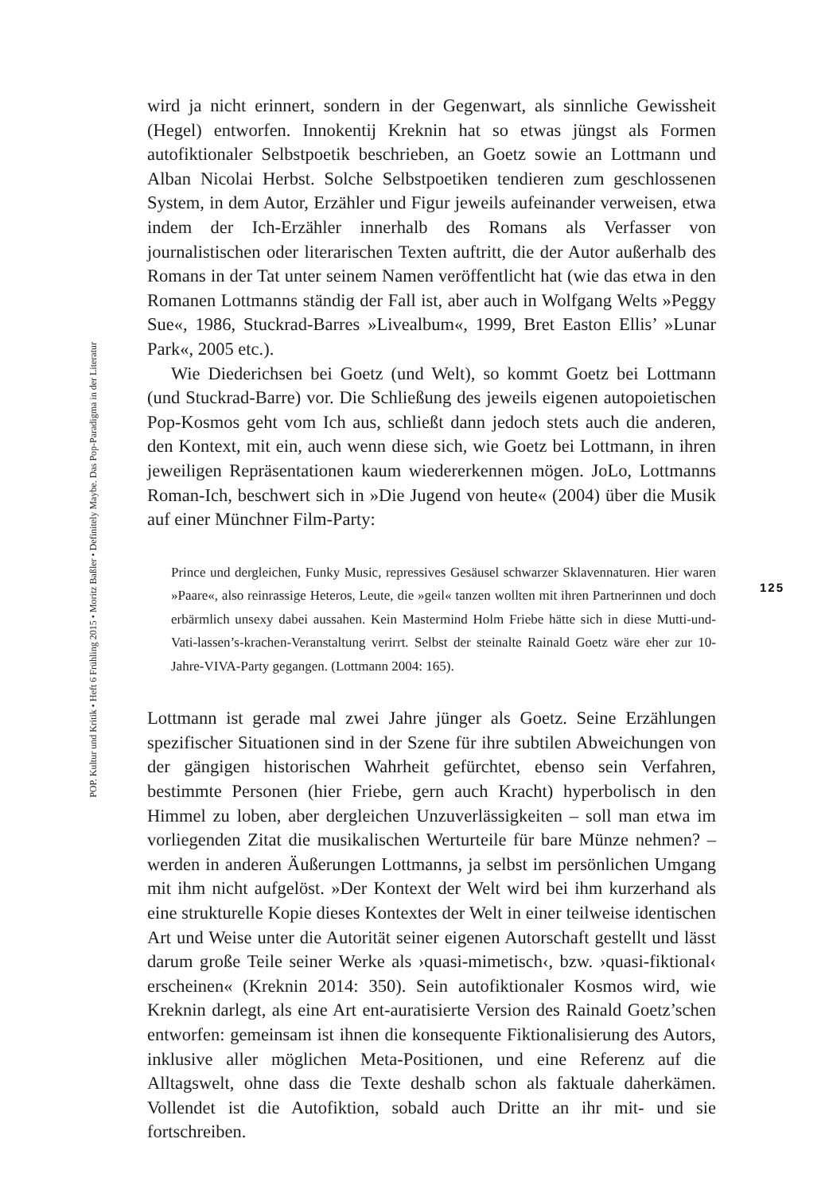wird ja nicht erinnert, sondern in der Gegenwart, als sinnliche Gewissheit (Hegel) entworfen. Innokentij Kreknin hat so etwas jüngst als Formen autofiktionaler Selbstpoetik beschrieben, an Goetz sowie an Lottmann und Alban Nicolai Herbst. Solche Selbstpoetiken tendieren zum geschlossenen System, in dem Autor, Erzähler und Figur jeweils aufeinander verweisen, etwa indem der Ich-Erzähler innerhalb des Romans als Verfasser von journalistischen oder literarischen Texten auftritt, die der Autor außerhalb des Romans in der Tat unter seinem Namen veröffentlicht hat (wie das etwa in den Romanen Lottmanns ständig der Fall ist, aber auch in Wolfgang Welts »Peggy Sue«, 1986, Stuckrad-Barres »Livealbum«, 1999, Bret Easton Ellis’ »Lunar Park«, 2005 etc.).
Wie Diederichsen bei Goetz (und Welt), so kommt Goetz bei Lottmann (und Stuckrad-Barre) vor. Die Schließung des jeweils eigenen autopoietischen Pop-Kosmos geht vom Ich aus, schließt dann jedoch stets auch die anderen, den Kontext, mit ein, auch wenn diese sich, wie Goetz bei Lottmann, in ihren jeweiligen Repräsentationen kaum wiedererkennen mögen. JoLo, Lottmanns Roman-Ich, beschwert sich in »Die Jugend von heute« (2004) über die Musik auf einer Münchner Film-Party:
Prince und dergleichen, Funky Music, repressives Gesäusel schwarzer Sklavennaturen. Hier waren »Paare«, also reinrassige Heteros, Leute, die »geil« tanzen wollten mit ihren Partnerinnen und doch erbärmlich unsexy dabei aussahen. Kein Mastermind Holm Friebe hätte sich in diese Mutti-und-Vati-lassen’s-krachen-Veranstaltung verirrt. Selbst der steinalte Rainald Goetz wäre eher zur 10-Jahre-VIVA-Party gegangen. (Lottmann 2004: 165).
Lottmann ist gerade mal zwei Jahre jünger als Goetz. Seine Erzählungen spezifischer Situationen sind in der Szene für ihre subtilen Abweichungen von der gängigen historischen Wahrheit gefürchtet, ebenso sein Verfahren, bestimmte Personen (hier Friebe, gern auch Kracht) hyperbolisch in den Himmel zu loben, aber dergleichen Unzuverlässigkeiten – soll man etwa im vorliegenden Zitat die musikalischen Werturteile für bare Münze nehmen? – werden in anderen Äußerungen Lottmanns, ja selbst im persönlichen Umgang mit ihm nicht aufgelöst. »Der Kontext der Welt wird bei ihm kurzerhand als eine strukturelle Kopie dieses Kontextes der Welt in einer teilweise identischen Art und Weise unter die Autorität seiner eigenen Autorschaft gestellt und lässt darum große Teile seiner Werke als ›quasi-mimetisch‹, bzw. ›quasi-fiktional‹ erscheinen« (Kreknin 2014: 350). Sein autofiktionaler Kosmos wird, wie Kreknin darlegt, als eine Art ent-auratisierte Version des Rainald Goetz’schen entworfen: gemeinsam ist ihnen die konsequente Fiktionalisierung des Autors, inklusive aller möglichen Meta-Positionen, und eine Referenz auf die Alltagswelt, ohne dass die Texte deshalb schon als faktuale daherkämen. Vollendet ist die Autofiktion, sobald auch Dritte an ihr mit- und sie fortschreiben.
POP. Kultur und Kritik • Heft 6 Frühling 2015 • Moritz Baßler • Definitely Maybe. Das Pop-Paradigma in der Literatur
125